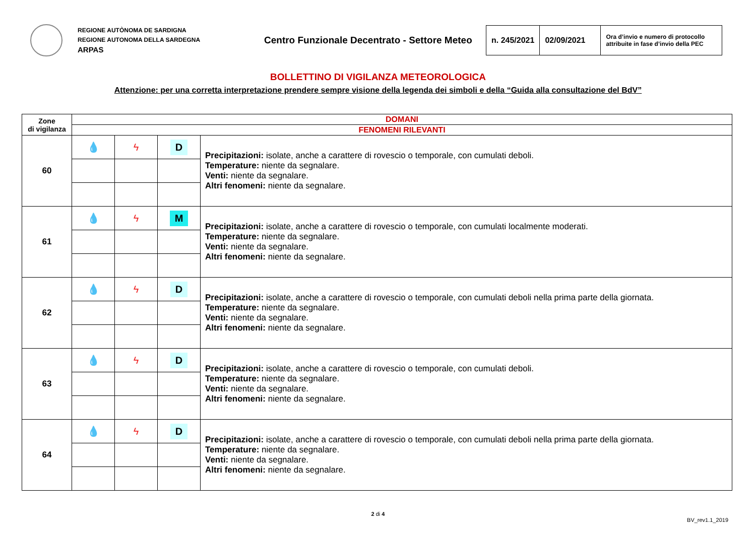REGIONE AUTÒNOMA DE SARDIGNA
REGIONE AUTONOMA DELLA SARDEGNA
ARPAS
Centro Funzionale Decentrato - Settore Meteo
| n. 245/2021 | 02/09/2021 | Ora d’invio e numero di protocollo attribuite in fase d’invio della PEC |
BOLLETTINO DI VIGILANZA METEOROLOGICA
Attenzione: per una corretta interpretazione prendere sempre visione della legenda dei simboli e della “Guida alla consultazione del BdV”
| Zone di vigilanza | DOMANI | | | |
| --- | --- | --- | --- | --- |
| | FENOMENI RILEVANTI | | | |
| 60 | 💧 | ϟ | D | Precipitazioni: isolate, anche a carattere di rovescio o temporale, con cumulati deboli. Temperature: niente da segnalare. Venti: niente da segnalare. Altri fenomeni: niente da segnalare. |
| 61 | 💧 | ϟ | M | Precipitazioni: isolate, anche a carattere di rovescio o temporale, con cumulati localmente moderati. Temperature: niente da segnalare. Venti: niente da segnalare. Altri fenomeni: niente da segnalare. |
| 62 | 💧 | ϟ | D | Precipitazioni: isolate, anche a carattere di rovescio o temporale, con cumulati deboli nella prima parte della giornata. Temperature: niente da segnalare. Venti: niente da segnalare. Altri fenomeni: niente da segnalare. |
| 63 | 💧 | ϟ | D | Precipitazioni: isolate, anche a carattere di rovescio o temporale, con cumulati deboli. Temperature: niente da segnalare. Venti: niente da segnalare. Altri fenomeni: niente da segnalare. |
| 64 | 💧 | ϟ | D | Precipitazioni: isolate, anche a carattere di rovescio o temporale, con cumulati deboli nella prima parte della giornata. Temperature: niente da segnalare. Venti: niente da segnalare. Altri fenomeni: niente da segnalare. |
2 di 4
BV_rev1.1_2019